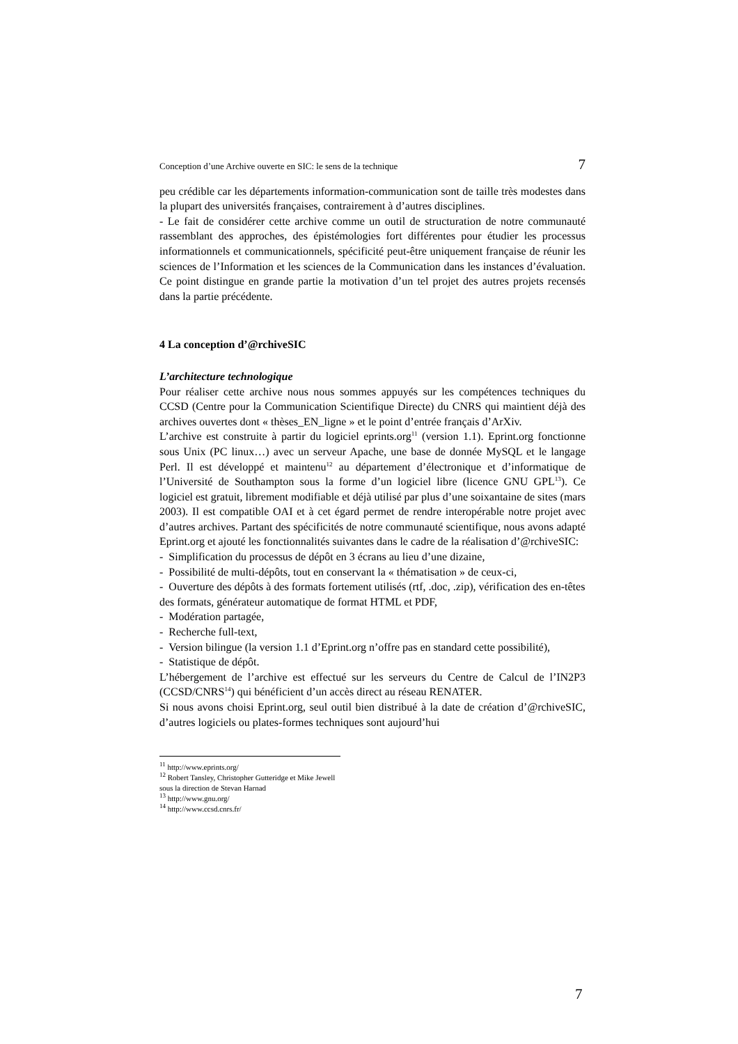Conception d’une Archive ouverte en SIC: le sens de la technique 7
peu crédible car les départements information-communication sont de taille très modestes dans la plupart des universités françaises, contrairement à d’autres disciplines.
- Le fait de considérer cette archive comme un outil de structuration de notre communauté rassemblant des approches, des épistémologies fort différentes pour étudier les processus informationnels et communicationnels, spécificité peut-être uniquement française de réunir les sciences de l’Information et les sciences de la Communication dans les instances d’évaluation. Ce point distingue en grande partie la motivation d’un tel projet des autres projets recensés dans la partie précédente.
4 La conception d’@rchiveSIC
L’architecture technologique
Pour réaliser cette archive nous nous sommes appuyés sur les compétences techniques du CCSD (Centre pour la Communication Scientifique Directe) du CNRS qui maintient déjà des archives ouvertes dont « thèses_EN_ligne » et le point d’entrée français d’ArXiv.
L’archive est construite à partir du logiciel eprints.org<sup>11</sup> (version 1.1). Eprint.org fonctionne sous Unix (PC linux…) avec un serveur Apache, une base de donnée MySQL et le langage Perl. Il est développé et maintenu<sup>12</sup> au département d’électronique et d’informatique de l’Université de Southampton sous la forme d’un logiciel libre (licence GNU GPL<sup>13</sup>). Ce logiciel est gratuit, librement modifiable et déjà utilisé par plus d’une soixantaine de sites (mars 2003). Il est compatible OAI et à cet égard permet de rendre interopérable notre projet avec d’autres archives. Partant des spécificités de notre communauté scientifique, nous avons adapté Eprint.org et ajouté les fonctionnalités suivantes dans le cadre de la réalisation d’@rchiveSIC:
- Simplification du processus de dépôt en 3 écrans au lieu d’une dizaine,
- Possibilité de multi-dépôts, tout en conservant la « thématisation » de ceux-ci,
- Ouverture des dépôts à des formats fortement utilisés (rtf, .doc, .zip), vérification des en-têtes des formats, générateur automatique de format HTML et PDF,
- Modération partagée,
- Recherche full-text,
- Version bilingue (la version 1.1 d’Eprint.org n’offre pas en standard cette possibilité),
- Statistique de dépôt.
L’hébergement de l’archive est effectué sur les serveurs du Centre de Calcul de l’IN2P3 (CCSD/CNRS<sup>14</sup>) qui bénéficient d’un accès direct au réseau RENATER.
Si nous avons choisi Eprint.org, seul outil bien distribué à la date de création d’@rchiveSIC, d’autres logiciels ou plates-formes techniques sont aujourd’hui
<sup>11</sup> http://www.eprints.org/
<sup>12</sup> Robert Tansley, Christopher Gutteridge et Mike Jewell sous la direction de Stevan Harnad
<sup>13</sup> http://www.gnu.org/
<sup>14</sup> http://www.ccsd.cnrs.fr/
7